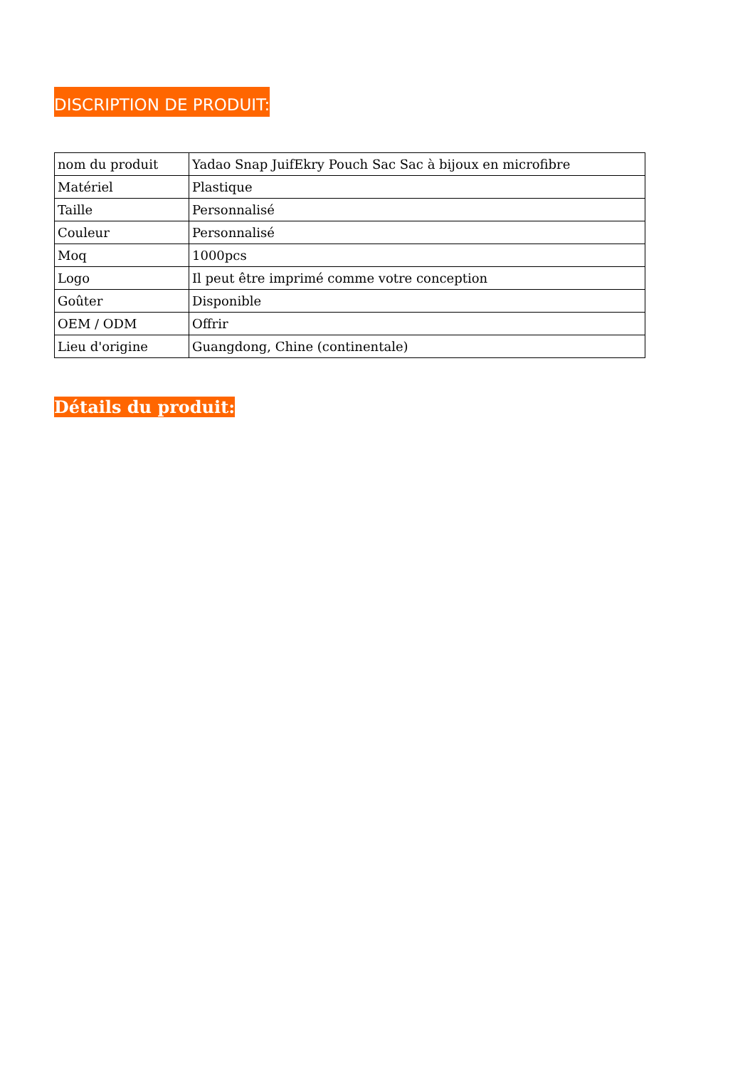DISCRIPTION DE PRODUIT:
| nom du produit | Yadao Snap JuifEkry Pouch Sac Sac à bijoux en microfibre |
| Matériel | Plastique |
| Taille | Personnalisé |
| Couleur | Personnalisé |
| Moq | 1000pcs |
| Logo | Il peut être imprimé comme votre conception |
| Goûter | Disponible |
| OEM / ODM | Offrir |
| Lieu d'origine | Guangdong, Chine (continentale) |
Détails du produit: